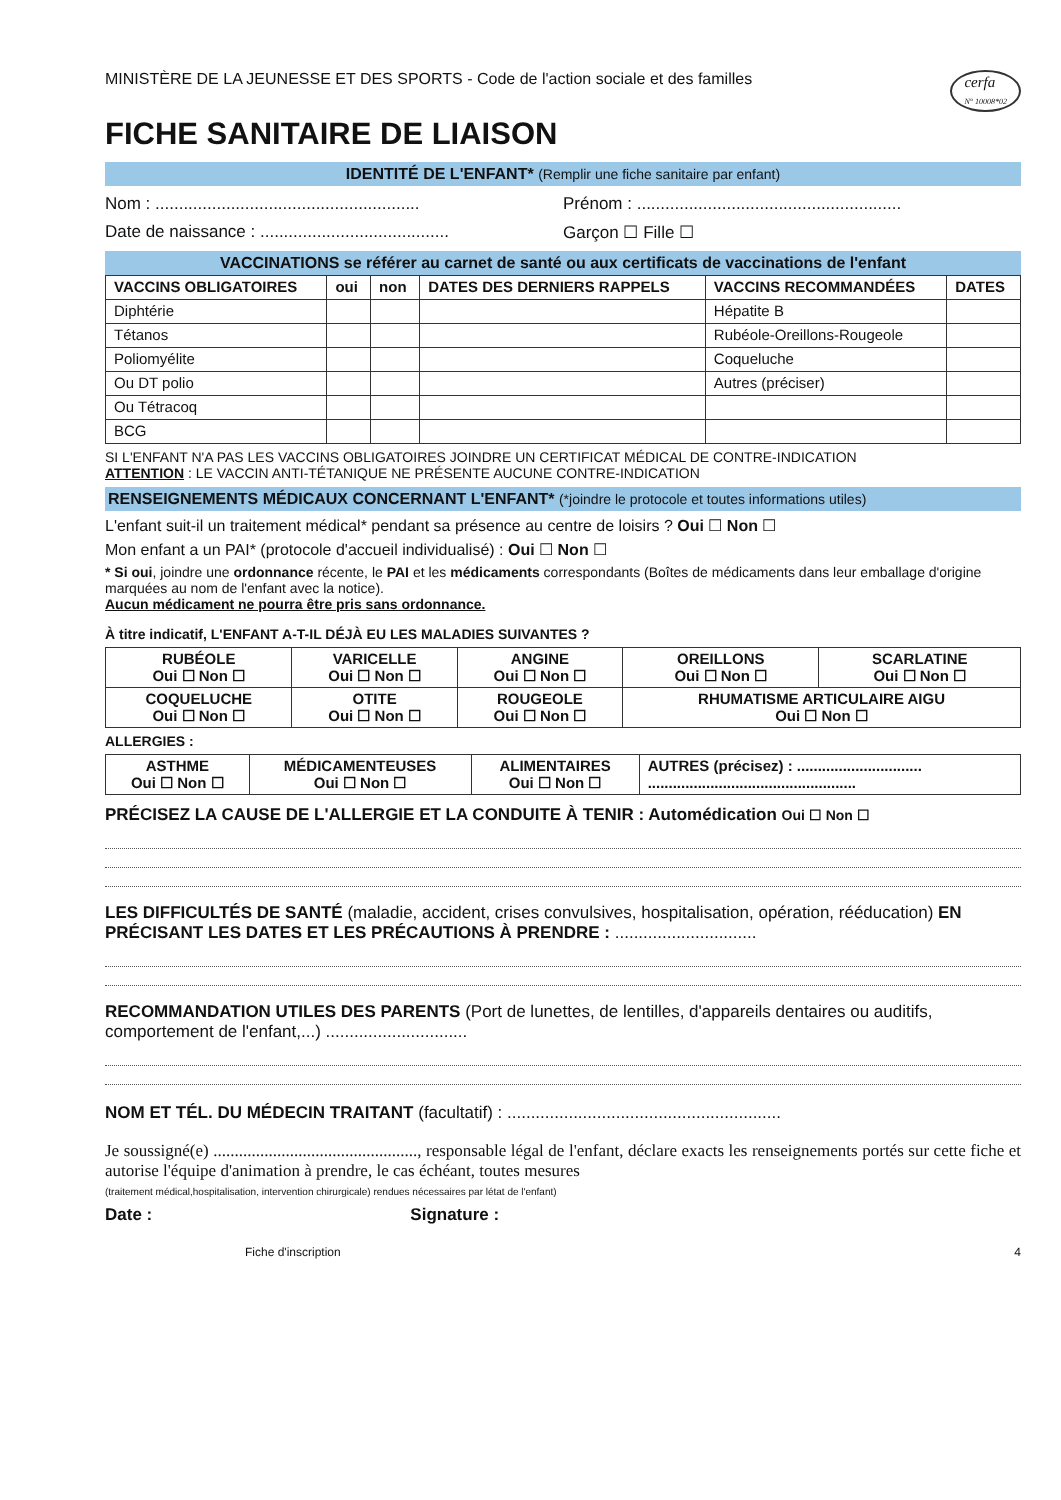MINISTÈRE DE LA JEUNESSE ET DES SPORTS - Code de l'action sociale et des familles
cerfa
N° 10008*02
FICHE SANITAIRE DE LIAISON
IDENTITÉ DE L'ENFANT* (Remplir une fiche sanitaire par enfant)
Nom : ........................................................
Prénom : ........................................................
Date de naissance : ........................................
Garçon ☐ Fille ☐
VACCINATIONS se référer au carnet de santé ou aux certificats de vaccinations de l'enfant
| VACCINS OBLIGATOIRES | oui | non | DATES DES DERNIERS RAPPELS | VACCINS RECOMMANDÉES | DATES |
| --- | --- | --- | --- | --- | --- |
| Diphtérie | | | | Hépatite B | |
| Tétanos | | | | Rubéole-Oreillons-Rougeole | |
| Poliomyélite | | | | Coqueluche | |
| Ou DT polio | | | | Autres (préciser) | |
| Ou Tétracoq | | | | | |
| BCG | | | | | |
SI L'ENFANT N'A PAS LES VACCINS OBLIGATOIRES JOINDRE UN CERTIFICAT MÉDICAL DE CONTRE-INDICATION
ATTENTION : LE VACCIN ANTI-TÉTANIQUE NE PRÉSENTE AUCUNE CONTRE-INDICATION
RENSEIGNEMENTS MÉDICAUX CONCERNANT L'ENFANT* (*joindre le protocole et toutes informations utiles)
L'enfant suit-il un traitement médical* pendant sa présence au centre de loisirs ? Oui ☐ Non ☐
Mon enfant a un PAI* (protocole d'accueil individualisé) : Oui ☐ Non ☐
* Si oui, joindre une ordonnance récente, le PAI et les médicaments correspondants (Boîtes de médicaments dans leur emballage d'origine marquées au nom de l'enfant avec la notice).
Aucun médicament ne pourra être pris sans ordonnance.
À titre indicatif, L'ENFANT A-T-IL DÉJÀ EU LES MALADIES SUIVANTES ?
| RUBÉOLE Oui ☐ Non ☐ | VARICELLE Oui ☐ Non ☐ | ANGINE Oui ☐ Non ☐ | OREILLONS Oui ☐ Non ☐ | SCARLATINE Oui ☐ Non ☐ |
| COQUELUCHE Oui ☐ Non ☐ | OTITE Oui ☐ Non ☐ | ROUGEOLE Oui ☐ Non ☐ | RHUMATISME ARTICULAIRE AIGU Oui ☐ Non ☐ | |
ALLERGIES :
| ASTHME Oui ☐ Non ☐ | MÉDICAMENTEUSES Oui ☐ Non ☐ | ALIMENTAIRES Oui ☐ Non ☐ | AUTRES (précisez) : .............................. .................................................. |
PRÉCISEZ LA CAUSE DE L'ALLERGIE ET LA CONDUITE À TENIR : Automédication Oui ☐ Non ☐
LES DIFFICULTÉS DE SANTÉ (maladie, accident, crises convulsives, hospitalisation, opération, rééducation) EN PRÉCISANT LES DATES ET LES PRÉCAUTIONS À PRENDRE : ..............................
RECOMMANDATION UTILES DES PARENTS (Port de lunettes, de lentilles, d'appareils dentaires ou auditifs, comportement de l'enfant,...) ..............................
NOM ET TÉL. DU MÉDECIN TRAITANT (facultatif) : ..........................................................
Je soussigné(e) ................................................, responsable légal de l'enfant, déclare exacts les renseignements portés sur cette fiche et autorise l'équipe d'animation à prendre, le cas échéant, toutes mesures
(traitement médical,hospitalisation, intervention chirurgicale) rendues nécessaires par létat de l'enfant)
Date : Signature :
Fiche d'inscription 4